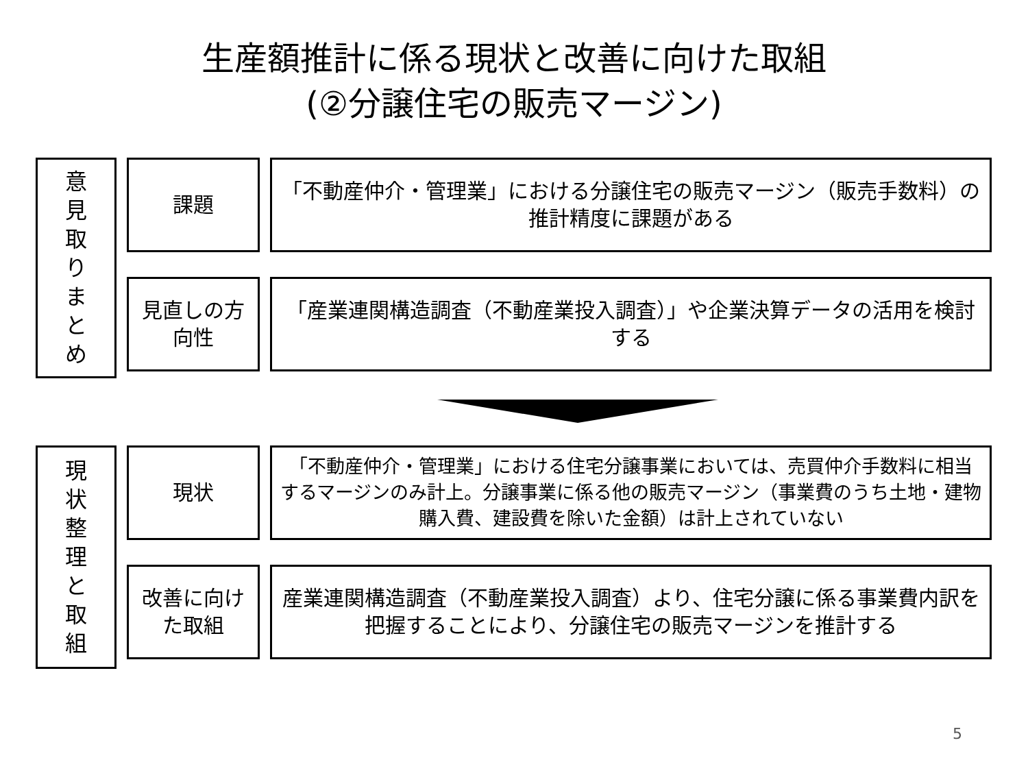生産額推計に係る現状と改善に向けた取組
(②分譲住宅の販売マージン)
意
見
取
り
ま
と
め
課題 「不動産仲介・管理業」における分譲住宅の販売マージン（販売手数料）の推計精度に課題がある
見直しの方
向性
「産業連関構造調査（不動産業投入調査）」や企業決算データの活用を検討する
現
状
整
理
と
取
組
現状
「不動産仲介・管理業」における住宅分譲事業においては、売買仲介手数料に相当するマージンのみ計上。分譲事業に係る他の販売マージン（事業費のうち土地・建物購入費、建設費を除いた金額）は計上されていない
改善に向け
た取組
産業連関構造調査（不動産業投入調査）より、住宅分譲に係る事業費内訳を把握することにより、分譲住宅の販売マージンを推計する
5